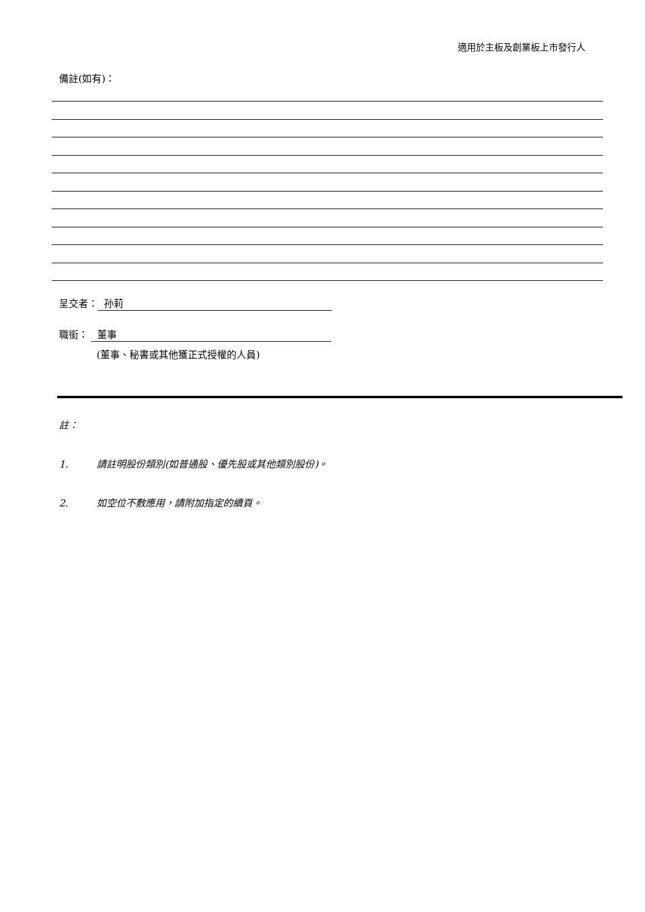適用於主板及創業板上市發行人
備註(如有)：
呈交者： 孙莉
職銜： 董事
(董事、秘書或其他獲正式授權的人員)
註：
1. 請註明股份類別(如普通股、優先股或其他類別股份)。
2. 如空位不敷應用，請附加指定的續頁。